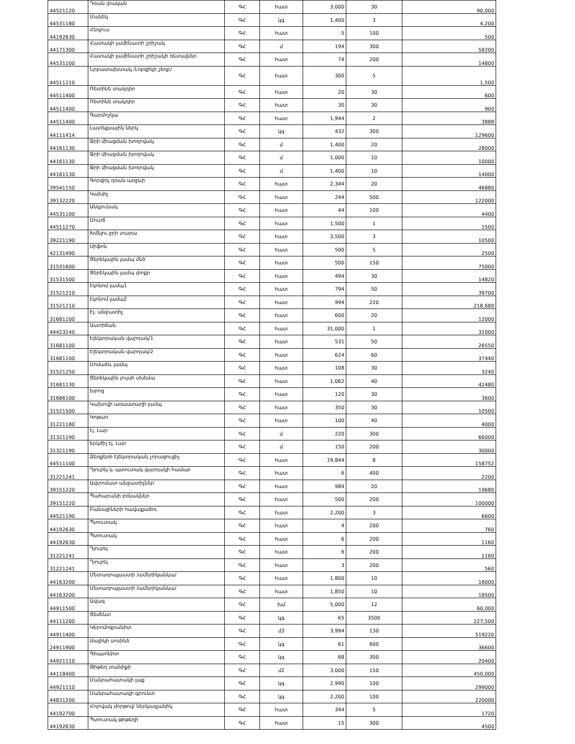| 44521120 | Դռան փական | ԳՀ | հատ | 3,000 | 30 | 90,000 |
| 44531180 | Մանեկ | ԳՀ | կգ | 1,400 | 3 | 4,200 |
| 44192630 | Հեղյուս | ԳՀ | հատ | 5 | 100 | 500 |
| 44171300 | Հատակի լամինատի շրիշակ | ԳՀ | մ | 194 | 300 | 58200 |
| 44531100 | Հատակի լամինատի շրիշակի դետալներ | ԳՀ | հատ | 74 | 200 | 14800 |
| 44511210 | Նրբատախտակ /Լոբզիկի շեղբ/ | ԳՀ | հատ | 300 | 5 | 1,500 |
| 44511400 | Ռետինե տակդիր | ԳՀ | հատ | 20 | 30 | 600 |
| 44511400 | Ռետինե տակդիր | ԳՀ | հատ | 30 | 30 | 900 |
| 44511400 | Գարմոշկա | ԳՀ | հատ | 1,944 | 2 | 3888 |
| 44111414 | Լատեքսային ներկ | ԳՀ | կգ | 432 | 300 | 129600 |
| 44161130 | Ջրի միացման խողովակ | ԳՀ | մ | 1,400 | 20 | 28000 |
| 44161130 | Ջրի միացման խողովակ | ԳՀ | մ | 1,000 | 10 | 10000 |
| 44161130 | Ջրի միացման խողովակ | ԳՀ | մ | 1,400 | 10 | 14000 |
| 39541150 | Գորգիկ դռան առջևի | ԳՀ | հատ | 2,344 | 20 | 46880 |
| 39132220 | Կախիչ | ԳՀ | հատ | 244 | 500 | 122000 |
| 44531100 | Անկյունակ | ԳՀ | հատ | 44 | 100 | 4400 |
| 44511270 | Մուրճ | ԳՀ | հատ | 1,500 | 1 | 1500 |
| 39221190 | Խմելու ջրի տարա | ԳՀ | հատ | 3,500 | 3 | 10500 |
| 42131490 | Սիֆոն | ԳՀ | հատ | 500 | 5 | 2500 |
| 31531600 | Ցերեկային լամպ մեծ | ԳՀ | հատ | 500 | 150 | 75000 |
| 31531500 | Ցերեկային լամպ փոքր | ԳՀ | հատ | 494 | 30 | 14820 |
| 31521210 | էկոնոմ լամպ1 | ԳՀ | հատ | 794 | 50 | 39700 |
| 31521210 | էկոնոմ լամպ2 | ԳՀ | հատ | 994 | 220 | 218,680 |
| 31681100 | Էլ. անջատիչ | ԳՀ | հատ | 600 | 20 | 12000 |
| 44423240 | Աստիճան | ԳՀ | հատ | 31,000 | 1 | 31000 |
| 31681100 | Էլեկտրական վարդակ/1 | ԳՀ | հատ | 531 | 50 | 26550 |
| 31681100 | Էլեկտրական վարդակ/2 | ԳՀ | հատ | 624 | 60 | 37440 |
| 31521250 | Մոմաձև լամպ | ԳՀ | հատ | 108 | 30 | 3240 |
| 31681130 | Ցերեկային լույսի սխեմա | ԳՀ | հատ | 1,062 | 40 | 42480 |
| 31686100 | խրոց | ԳՀ | հատ | 120 | 30 | 3600 |
| 31521500 | Կախովի առաստաղի լամպ | ԳՀ | հատ | 350 | 30 | 10500 |
| 31221180 | Կոթառ | ԳՀ | հատ | 100 | 40 | 4000 |
| 31321190 | էլ. Լար | ԳՀ | մ | 220 | 300 | 66000 |
| 31321190 | երկժիլ էլ. Լար | ԳՀ | մ | 150 | 200 | 30000 |
| 44511100 | Ձեռքերի էլեկտրական չորացուցիչ | ԳՀ | հատ | 19,844 | 8 | 158752 |
| 31221241 | Դյուբել և պտուտակ վարդակի համար | ԳՀ | հատ | 6 | 400 | 2200 |
| 39151220 | Ավտոմատ անջատիչներ | ԳՀ | հատ | 984 | 20 | 19680 |
| 39151220 | Պահարանի բռնակներ | ԳՀ | հատ | 500 | 200 | 100000 |
| 44521190 | Բանալիների հավաքածու | ԳՀ | հատ | 2,200 | 3 | 6600 |
| 44192630 | Պտուտակ | ԳՀ | հատ | 4 | 200 | 760 |
| 44192630 | Պտուտակ | ԳՀ | հատ | 6 | 200 | 1160 |
| 31221241 | Դյուբել | ԳՀ | հատ | 6 | 200 | 1160 |
| 31221241 | Դյուբել | ԳՀ | հատ | 3 | 200 | 560 |
| 44163200 | Մետաղոպլաստի /ամերիկանկա/ | ԳՀ | հատ | 1,800 | 10 | 18000 |
| 44163200 | Մետաղոպլաստի /ամերիկանկա/ | ԳՀ | հատ | 1,850 | 10 | 18500 |
| 44911500 | Ավազ | ԳՀ | խմ | 5,000 | 12 | 60,000 |
| 44111200 | Ցեմենտ | ԳՀ | կգ | 65 | 3500 | 227,500 |
| 44911400 | Կերոմոգրանիտ | ԳՀ | մ3 | 3,994 | 130 | 519220 |
| 24911900 | Սալիկի սոսինձ | ԳՀ | կգ | 61 | 600 | 36600 |
| 44921110 | Գիպսոնիտ | ԳՀ | կգ | 68 | 300 | 20400 |
| 44118400 | Թիթեղ տանիքի | ԳՀ | մ2 | 3,000 | 150 | 450,000 |
| 44921110 | Մանրահատակի լաք | ԳՀ | կգ | 2,990 | 100 | 299000 |
| 44831200 | Մանրահատակի գրունտ | ԳՀ | կգ | 2,200 | 100 | 220000 |
| 44192700 | Հոլովակ մորթով/ ներկազլանիկ | ԳՀ | հատ | 344 | 5 | 1720 |
| 44192630 | Պտուտակ թիթեղի | ԳՀ | հատ | 15 | 300 | 4500 |